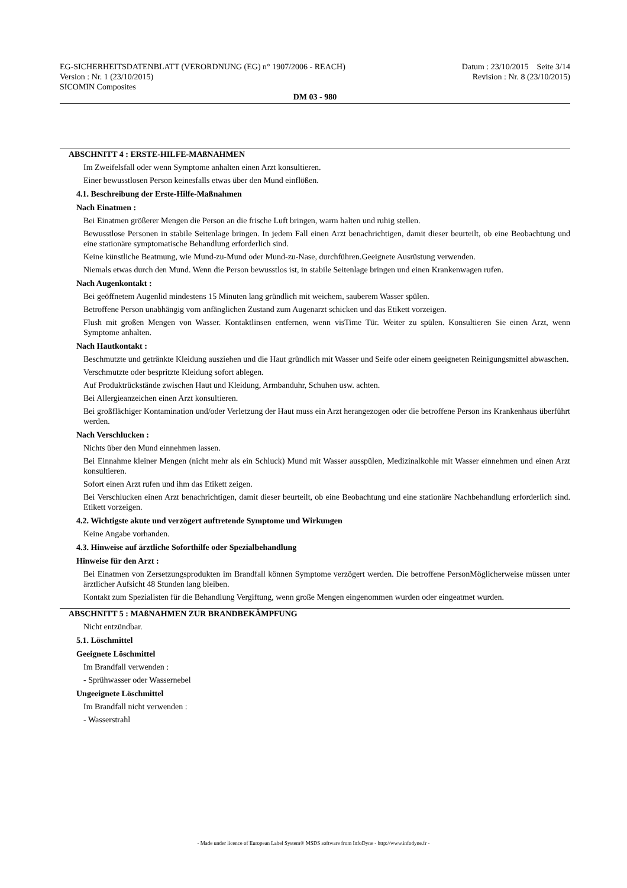EG-SICHERHEITSDATENBLATT (VERORDNUNG (EG) n° 1907/2006 - REACH) Datum : 23/10/2015 Seite 3/14
Version : Nr. 1 (23/10/2015) Revision : Nr. 8 (23/10/2015)
SICOMIN Composites
DM 03 - 980
ABSCHNITT 4 : ERSTE-HILFE-MAßNAHMEN
Im Zweifelsfall oder wenn Symptome anhalten einen Arzt konsultieren.
Einer bewusstlosen Person keinesfalls etwas über den Mund einflößen.
4.1. Beschreibung der Erste-Hilfe-Maßnahmen
Nach Einatmen :
Bei Einatmen größerer Mengen die Person an die frische Luft bringen, warm halten und ruhig stellen.
Bewusstlose Personen in stabile Seitenlage bringen. In jedem Fall einen Arzt benachrichtigen, damit dieser beurteilt, ob eine Beobachtung und eine stationäre symptomatische Behandlung erforderlich sind.
Keine künstliche Beatmung, wie Mund-zu-Mund oder Mund-zu-Nase, durchführen.Geeignete Ausrüstung verwenden.
Niemals etwas durch den Mund. Wenn die Person bewusstlos ist, in stabile Seitenlage bringen und einen Krankenwagen rufen.
Nach Augenkontakt :
Bei geöffnetem Augenlid mindestens 15 Minuten lang gründlich mit weichem, sauberem Wasser spülen.
Betroffene Person unabhängig vom anfänglichen Zustand zum Augenarzt schicken und das Etikett vorzeigen.
Flush mit großen Mengen von Wasser. Kontaktlinsen entfernen, wenn visTime Tür. Weiter zu spülen. Konsultieren Sie einen Arzt, wenn Symptome anhalten.
Nach Hautkontakt :
Beschmutzte und getränkte Kleidung ausziehen und die Haut gründlich mit Wasser und Seife oder einem geeigneten Reinigungsmittel abwaschen.
Verschmutzte oder bespritzte Kleidung sofort ablegen.
Auf Produktrückstände zwischen Haut und Kleidung, Armbanduhr, Schuhen usw. achten.
Bei Allergieanzeichen einen Arzt konsultieren.
Bei großflächiger Kontamination und/oder Verletzung der Haut muss ein Arzt herangezogen oder die betroffene Person ins Krankenhaus überführt werden.
Nach Verschlucken :
Nichts über den Mund einnehmen lassen.
Bei Einnahme kleiner Mengen (nicht mehr als ein Schluck) Mund mit Wasser ausspülen, Medizinalkohle mit Wasser einnehmen und einen Arzt konsultieren.
Sofort einen Arzt rufen und ihm das Etikett zeigen.
Bei Verschlucken einen Arzt benachrichtigen, damit dieser beurteilt, ob eine Beobachtung und eine stationäre Nachbehandlung erforderlich sind. Etikett vorzeigen.
4.2. Wichtigste akute und verzögert auftretende Symptome und Wirkungen
Keine Angabe vorhanden.
4.3. Hinweise auf ärztliche Soforthilfe oder Spezialbehandlung
Hinweise für den Arzt :
Bei Einatmen von Zersetzungsprodukten im Brandfall können Symptome verzögert werden. Die betroffene PersonMöglicherweise müssen unter ärztlicher Aufsicht 48 Stunden lang bleiben.
Kontakt zum Spezialisten für die Behandlung Vergiftung, wenn große Mengen eingenommen wurden oder eingeatmet wurden.
ABSCHNITT 5 : MAßNAHMEN ZUR BRANDBEKÄMPFUNG
Nicht entzündbar.
5.1. Löschmittel
Geeignete Löschmittel
Im Brandfall verwenden :
- Sprühwasser oder Wassernebel
Ungeeignete Löschmittel
Im Brandfall nicht verwenden :
- Wasserstrahl
- Made under licence of European Label System® MSDS software from InfoDyne - http://www.infodyne.fr -